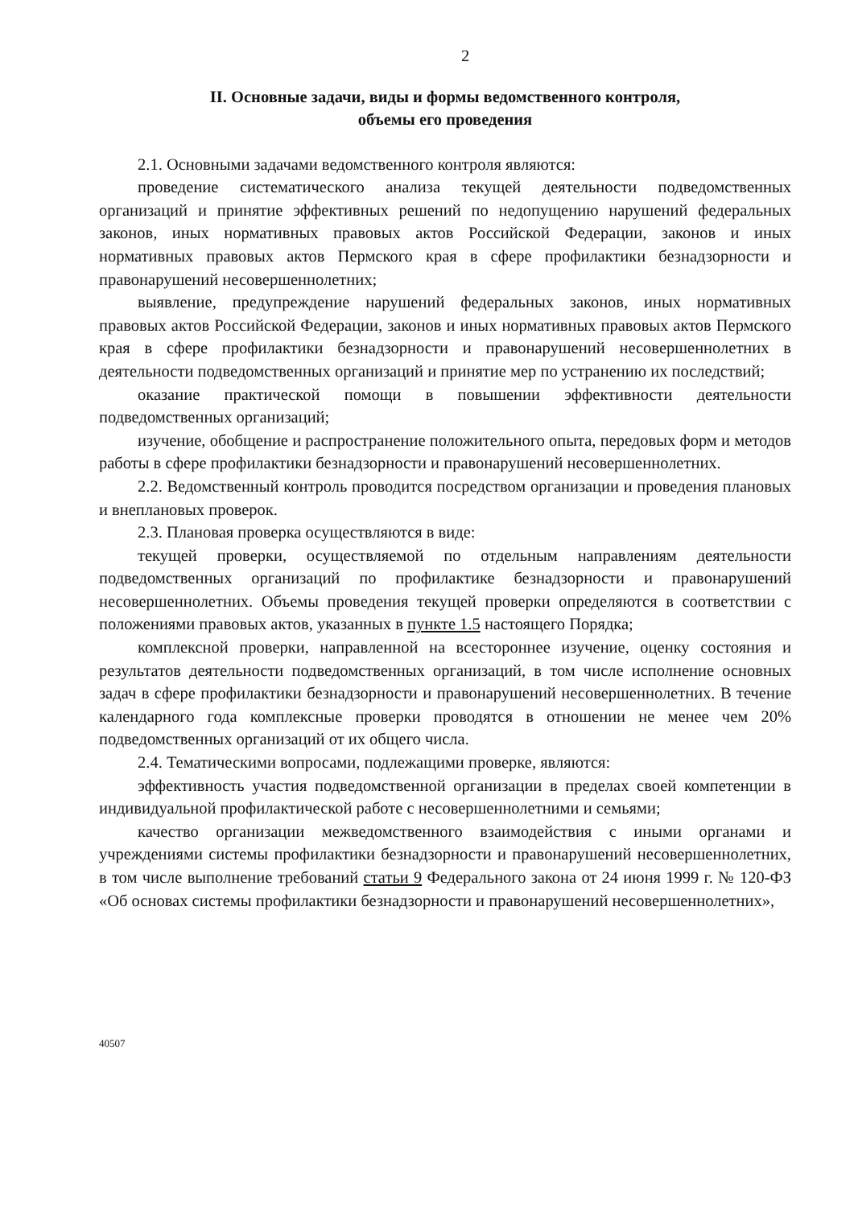2
II. Основные задачи, виды и формы ведомственного контроля,
объемы его проведения
2.1. Основными задачами ведомственного контроля являются:
проведение систематического анализа текущей деятельности подведомственных организаций и принятие эффективных решений по недопущению нарушений федеральных законов, иных нормативных правовых актов Российской Федерации, законов и иных нормативных правовых актов Пермского края в сфере профилактики безнадзорности и правонарушений несовершеннолетних;
выявление, предупреждение нарушений федеральных законов, иных нормативных правовых актов Российской Федерации, законов и иных нормативных правовых актов Пермского края в сфере профилактики безнадзорности и правонарушений несовершеннолетних в деятельности подведомственных организаций и принятие мер по устранению их последствий;
оказание практической помощи в повышении эффективности деятельности подведомственных организаций;
изучение, обобщение и распространение положительного опыта, передовых форм и методов работы в сфере профилактики безнадзорности и правонарушений несовершеннолетних.
2.2. Ведомственный контроль проводится посредством организации и проведения плановых и внеплановых проверок.
2.3. Плановая проверка осуществляются в виде:
текущей проверки, осуществляемой по отдельным направлениям деятельности подведомственных организаций по профилактике безнадзорности и правонарушений несовершеннолетних. Объемы проведения текущей проверки определяются в соответствии с положениями правовых актов, указанных в пункте 1.5 настоящего Порядка;
комплексной проверки, направленной на всестороннее изучение, оценку состояния и результатов деятельности подведомственных организаций, в том числе исполнение основных задач в сфере профилактики безнадзорности и правонарушений несовершеннолетних. В течение календарного года комплексные проверки проводятся в отношении не менее чем 20% подведомственных организаций от их общего числа.
2.4. Тематическими вопросами, подлежащими проверке, являются:
эффективность участия подведомственной организации в пределах своей компетенции в индивидуальной профилактической работе с несовершеннолетними и семьями;
качество организации межведомственного взаимодействия с иными органами и учреждениями системы профилактики безнадзорности и правонарушений несовершеннолетних, в том числе выполнение требований статьи 9 Федерального закона от 24 июня 1999 г. № 120-ФЗ «Об основах системы профилактики безнадзорности и правонарушений несовершеннолетних»,
40507